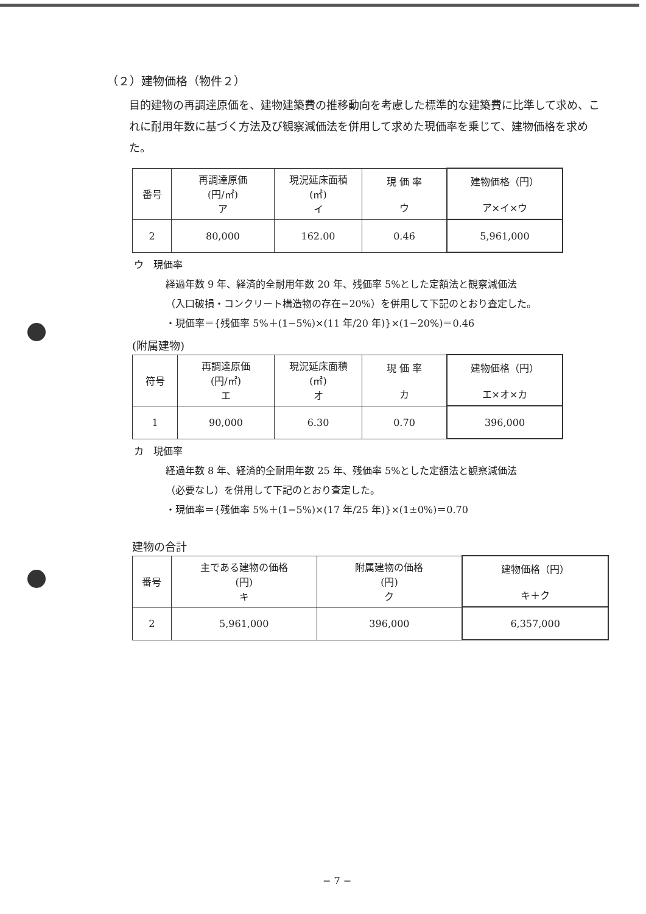（２）建物価格（物件２）
目的建物の再調達原価を、建物建築費の推移動向を考慮した標準的な建築費に比準して求め、これに耐用年数に基づく方法及び観察減価法を併用して求めた現価率を乗じて、建物価格を求めた。
| 番号 | 再調達原価 (円/㎡) ア | 現況延床面積 (㎡) イ | 現 価 率 ウ | 建物価格（円） ア×イ×ウ |
| --- | --- | --- | --- | --- |
| 2 | 80,000 | 162.00 | 0.46 | 5,961,000 |
ウ　現価率
経過年数 9 年、経済的全耐用年数 20 年、残価率 5%とした定額法と観察減価法
（入口破損・コンクリート構造物の存在−20%）を併用して下記のとおり査定した。
・現価率＝{残価率 5%＋(1−5%)×(11 年/20 年)}×(1−20%)＝0.46
(附属建物)
| 符号 | 再調達原価 (円/㎡) エ | 現況延床面積 (㎡) オ | 現 価 率 カ | 建物価格（円） エ×オ×カ |
| --- | --- | --- | --- | --- |
| 1 | 90,000 | 6.30 | 0.70 | 396,000 |
カ　現価率
経過年数 8 年、経済的全耐用年数 25 年、残価率 5%とした定額法と観察減価法
（必要なし）を併用して下記のとおり査定した。
・現価率＝{残価率 5%＋(1−5%)×(17 年/25 年)}×(1±0%)＝0.70
建物の合計
| 番号 | 主である建物の価格 (円) キ | 附属建物の価格 (円) ク | 建物価格（円） キ＋ク |
| --- | --- | --- | --- |
| 2 | 5,961,000 | 396,000 | 6,357,000 |
− 7 −